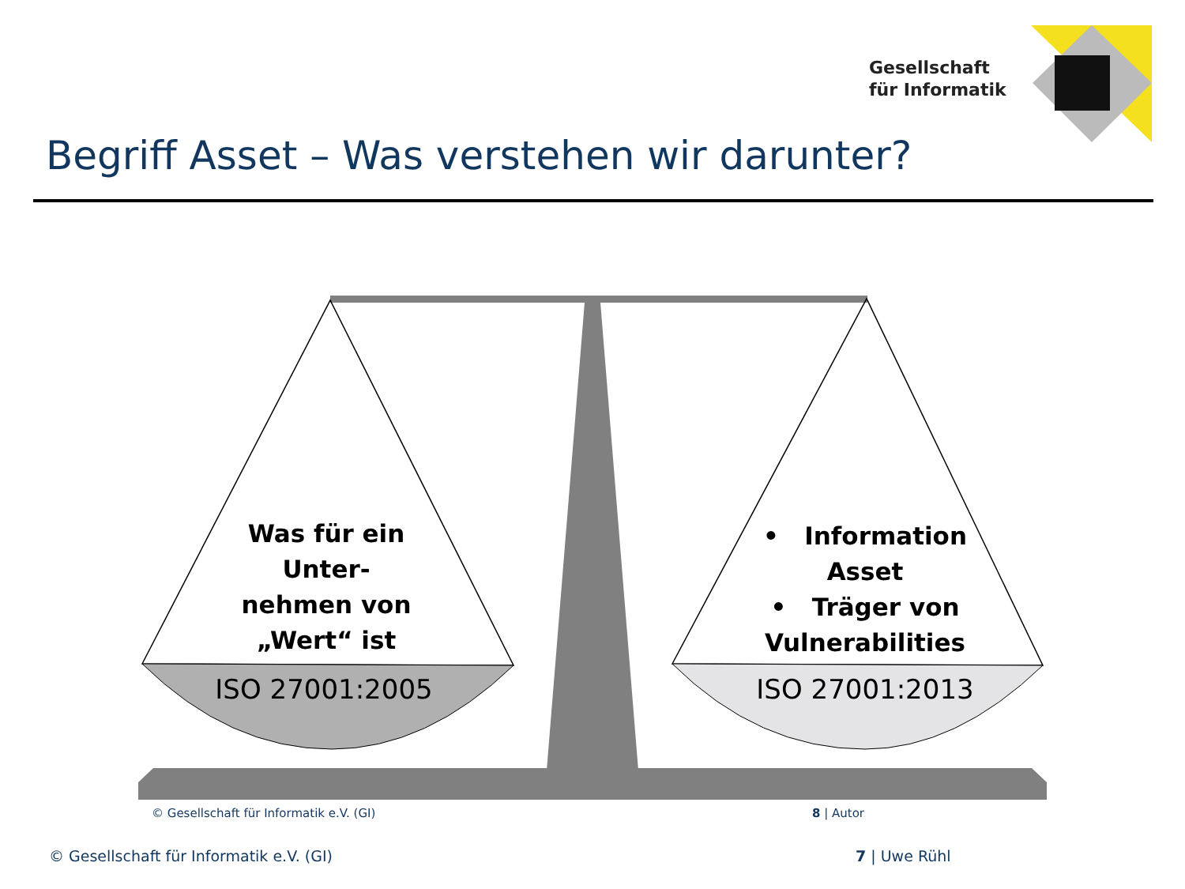Gesellschaft
für Informatik
Begriff Asset – Was verstehen wir darunter?
Was für ein Unter-
nehmen von „Wert“ ist
• Information Asset
• Träger von Vulnerabilities
ISO 27001:2005 ISO 27001:2013
© Gesellschaft für Informatik e.V. (GI)
8 | Autor
© Gesellschaft für Informatik e.V. (GI)
7 | Uwe Rühl